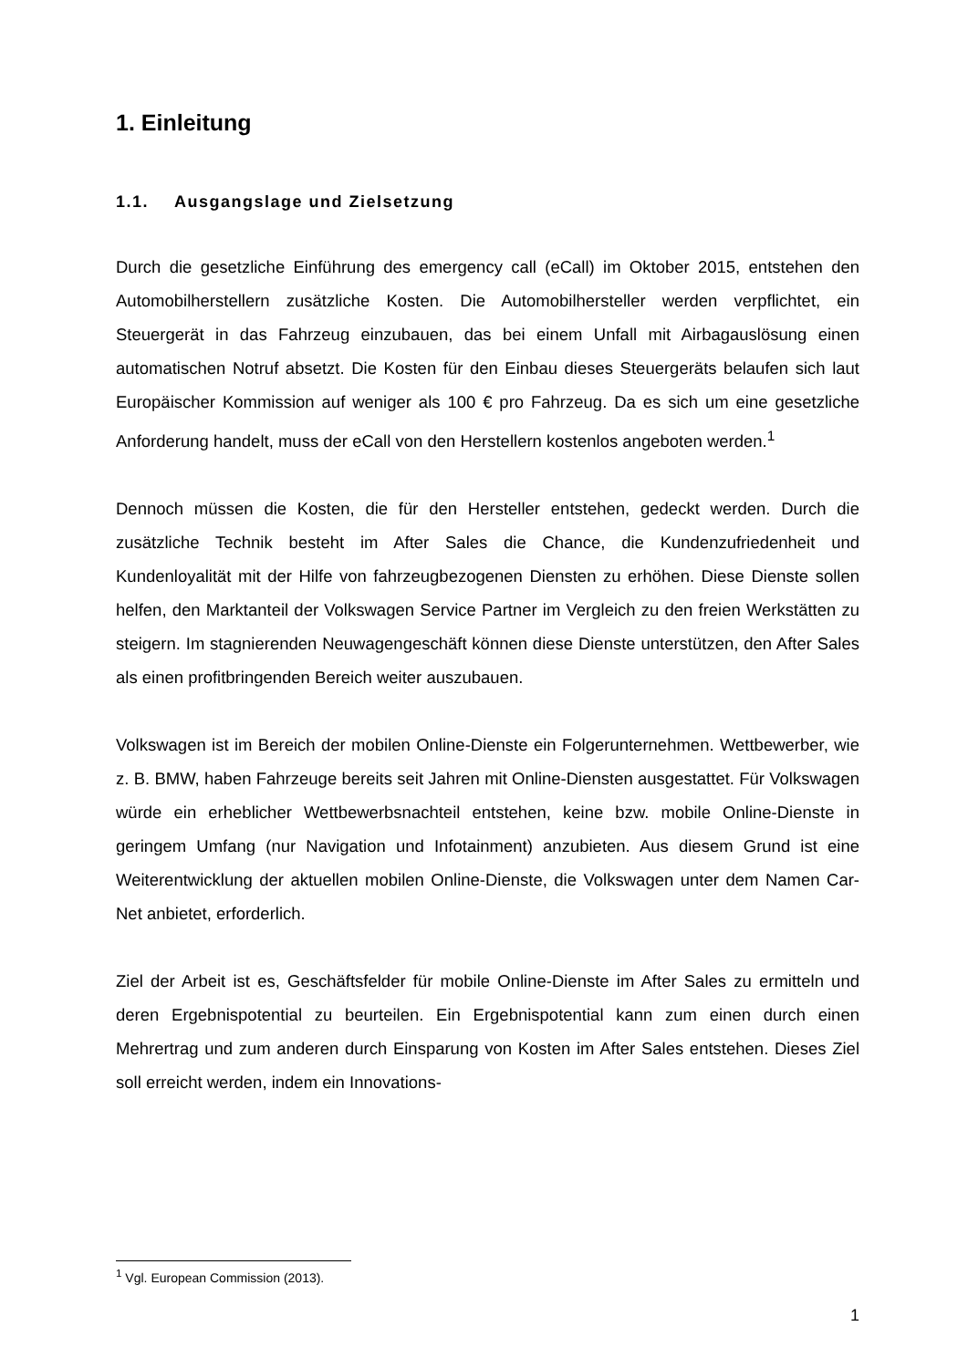1. Einleitung
1.1. Ausgangslage und Zielsetzung
Durch die gesetzliche Einführung des emergency call (eCall) im Oktober 2015, entstehen den Automobilherstellern zusätzliche Kosten. Die Automobilhersteller werden verpflichtet, ein Steuergerät in das Fahrzeug einzubauen, das bei einem Unfall mit Airbagauslösung einen automatischen Notruf absetzt. Die Kosten für den Einbau dieses Steuergeräts belaufen sich laut Europäischer Kommission auf weniger als 100 € pro Fahrzeug. Da es sich um eine gesetzliche Anforderung handelt, muss der eCall von den Herstellern kostenlos angeboten werden.<sup>1</sup>
Dennoch müssen die Kosten, die für den Hersteller entstehen, gedeckt werden. Durch die zusätzliche Technik besteht im After Sales die Chance, die Kundenzufriedenheit und Kundenloyalität mit der Hilfe von fahrzeugbezogenen Diensten zu erhöhen. Diese Dienste sollen helfen, den Marktanteil der Volkswagen Service Partner im Vergleich zu den freien Werkstätten zu steigern. Im stagnierenden Neuwagengeschäft können diese Dienste unterstützen, den After Sales als einen profitbringenden Bereich weiter auszubauen.
Volkswagen ist im Bereich der mobilen Online-Dienste ein Folgerunternehmen. Wettbewerber, wie z. B. BMW, haben Fahrzeuge bereits seit Jahren mit Online-Diensten ausgestattet. Für Volkswagen würde ein erheblicher Wettbewerbsnachteil entstehen, keine bzw. mobile Online-Dienste in geringem Umfang (nur Navigation und Infotainment) anzubieten. Aus diesem Grund ist eine Weiterentwicklung der aktuellen mobilen Online-Dienste, die Volkswagen unter dem Namen Car-Net anbietet, erforderlich.
Ziel der Arbeit ist es, Geschäftsfelder für mobile Online-Dienste im After Sales zu ermitteln und deren Ergebnispotential zu beurteilen. Ein Ergebnispotential kann zum einen durch einen Mehrertrag und zum anderen durch Einsparung von Kosten im After Sales entstehen. Dieses Ziel soll erreicht werden, indem ein Innovations-
<sup>1</sup> Vgl. European Commission (2013).
1